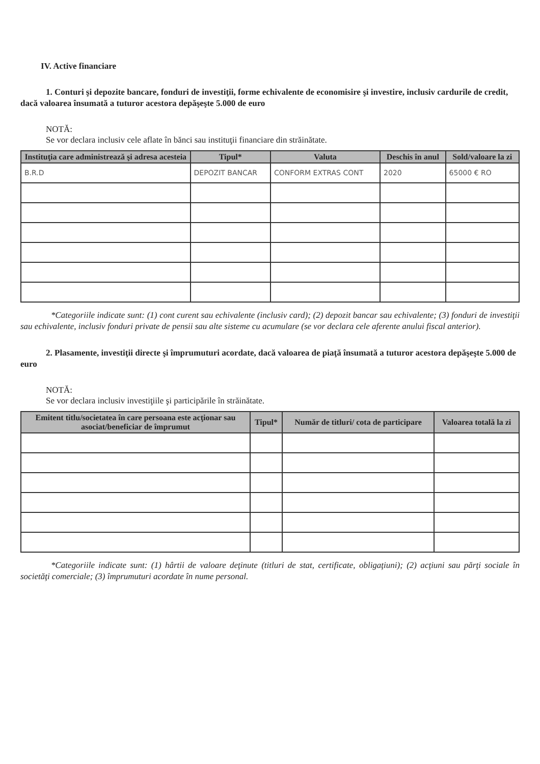IV. Active financiare
1. Conturi şi depozite bancare, fonduri de investiţii, forme echivalente de economisire şi investire, inclusiv cardurile de credit, dacă valoarea însumată a tuturor acestora depăşeşte 5.000 de euro
NOTĂ:
Se vor declara inclusiv cele aflate în bănci sau instituţii financiare din străinătate.
| Instituţia care administrează şi adresa acesteia | Tipul* | Valuta | Deschis în anul | Sold/valoare la zi |
| --- | --- | --- | --- | --- |
| B.R.D | DEPOZIT BANCAR | CONFORM EXTRAS CONT | 2020 | 65000 € RO |
*Categoriile indicate sunt: (1) cont curent sau echivalente (inclusiv card); (2) depozit bancar sau echivalente; (3) fonduri de investiţii sau echivalente, inclusiv fonduri private de pensii sau alte sisteme cu acumulare (se vor declara cele aferente anului fiscal anterior).
2. Plasamente, investiţii directe şi împrumuturi acordate, dacă valoarea de piaţă însumată a tuturor acestora depăşeşte 5.000 de euro
NOTĂ:
Se vor declara inclusiv investiţiile şi participările în străinătate.
| Emitent titlu/societatea în care persoana este acţionar sau asociat/beneficiar de împrumut | Tipul* | Număr de titluri/ cota de participare | Valoarea totală la zi |
| --- | --- | --- | --- |
*Categoriile indicate sunt: (1) hârtii de valoare deţinute (titluri de stat, certificate, obligaţiuni); (2) acţiuni sau părţi sociale în societăţi comerciale; (3) împrumuturi acordate în nume personal.